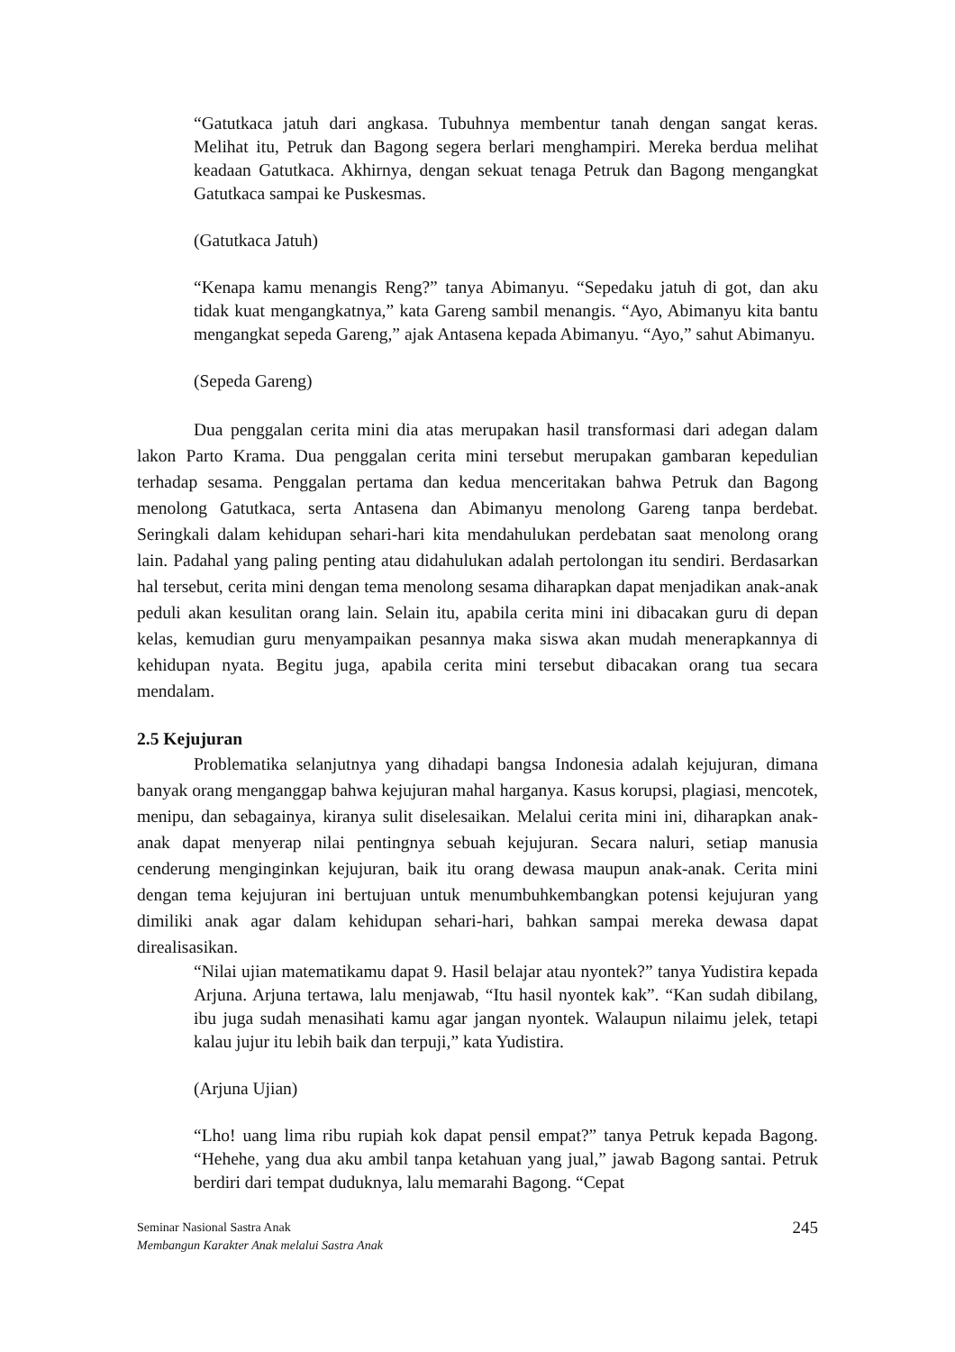“Gatutkaca jatuh dari angkasa. Tubuhnya membentur tanah dengan sangat keras. Melihat itu, Petruk dan Bagong segera berlari menghampiri. Mereka berdua melihat keadaan Gatutkaca. Akhirnya, dengan sekuat tenaga Petruk dan Bagong mengangkat Gatutkaca sampai ke Puskesmas.
(Gatutkaca Jatuh)
“Kenapa kamu menangis Reng?” tanya Abimanyu. “Sepedaku jatuh di got, dan aku tidak kuat mengangkatnya,” kata Gareng sambil menangis. “Ayo, Abimanyu kita bantu mengangkat sepeda Gareng,” ajak Antasena kepada Abimanyu. “Ayo,” sahut Abimanyu.
(Sepeda Gareng)
Dua penggalan cerita mini dia atas merupakan hasil transformasi dari adegan dalam lakon Parto Krama. Dua penggalan cerita mini tersebut merupakan gambaran kepedulian terhadap sesama. Penggalan pertama dan kedua menceritakan bahwa Petruk dan Bagong menolong Gatutkaca, serta Antasena dan Abimanyu menolong Gareng tanpa berdebat. Seringkali dalam kehidupan sehari-hari kita mendahulukan perdebatan saat menolong orang lain. Padahal yang paling penting atau didahulukan adalah pertolongan itu sendiri. Berdasarkan hal tersebut, cerita mini dengan tema menolong sesama diharapkan dapat menjadikan anak-anak peduli akan kesulitan orang lain. Selain itu, apabila cerita mini ini dibacakan guru di depan kelas, kemudian guru menyampaikan pesannya maka siswa akan mudah menerapkannya di kehidupan nyata. Begitu juga, apabila cerita mini tersebut dibacakan orang tua secara mendalam.
2.5 Kejujuran
Problematika selanjutnya yang dihadapi bangsa Indonesia adalah kejujuran, dimana banyak orang menganggap bahwa kejujuran mahal harganya. Kasus korupsi, plagiasi, mencotek, menipu, dan sebagainya, kiranya sulit diselesaikan. Melalui cerita mini ini, diharapkan anak-anak dapat menyerap nilai pentingnya sebuah kejujuran. Secara naluri, setiap manusia cenderung menginginkan kejujuran, baik itu orang dewasa maupun anak-anak. Cerita mini dengan tema kejujuran ini bertujuan untuk menumbuhkembangkan potensi kejujuran yang dimiliki anak agar dalam kehidupan sehari-hari, bahkan sampai mereka dewasa dapat direalisasikan.
“Nilai ujian matematikamu dapat 9. Hasil belajar atau nyontek?” tanya Yudistira kepada Arjuna. Arjuna tertawa, lalu menjawab, “Itu hasil nyontek kak”. “Kan sudah dibilang, ibu juga sudah menasihati kamu agar jangan nyontek. Walaupun nilaimu jelek, tetapi kalau jujur itu lebih baik dan terpuji,” kata Yudistira.
(Arjuna Ujian)
“Lho! uang lima ribu rupiah kok dapat pensil empat?” tanya Petruk kepada Bagong. “Hehehe, yang dua aku ambil tanpa ketahuan yang jual,” jawab Bagong santai. Petruk berdiri dari tempat duduknya, lalu memarahi Bagong. “Cepat
Seminar Nasional Sastra Anak
Membangun Karakter Anak melalui Sastra Anak
245